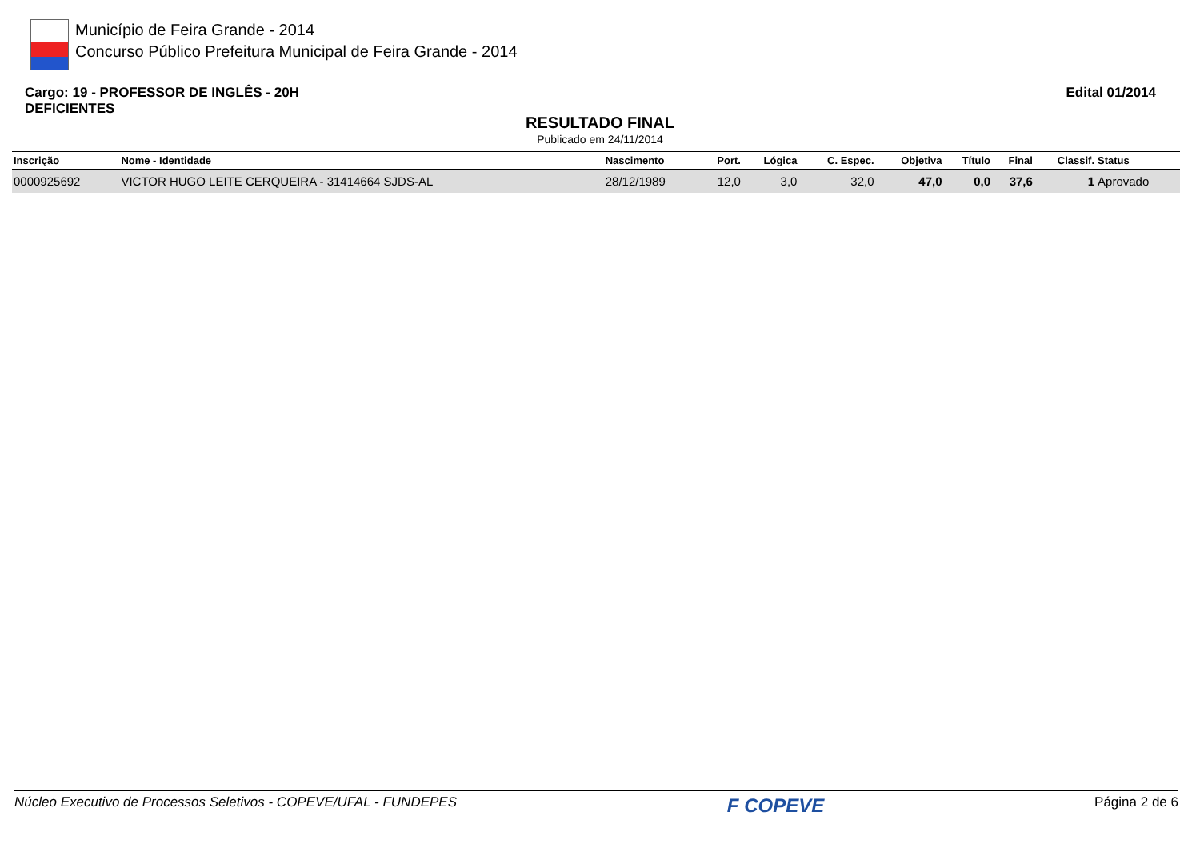Município de Feira Grande - 2014
Concurso Público Prefeitura Municipal de Feira Grande - 2014
Cargo: 19 - PROFESSOR DE INGLÊS - 20H
DEFICIENTES
Edital 01/2014
RESULTADO FINAL
Publicado em 24/11/2014
| Inscrição | Nome - Identidade | Nascimento | Port. | Lógica | C. Espec. | Objetiva | Título | Final | Classif. | Status |
| --- | --- | --- | --- | --- | --- | --- | --- | --- | --- | --- |
| 0000925692 | VICTOR HUGO LEITE CERQUEIRA - 31414664 SJDS-AL | 28/12/1989 | 12,0 | 3,0 | 32,0 | 47,0 | 0,0 | 37,6 | 1 | Aprovado |
Núcleo Executivo de Processos Seletivos - COPEVE/UFAL - FUNDEPES F COPEVE Página 2 de 6